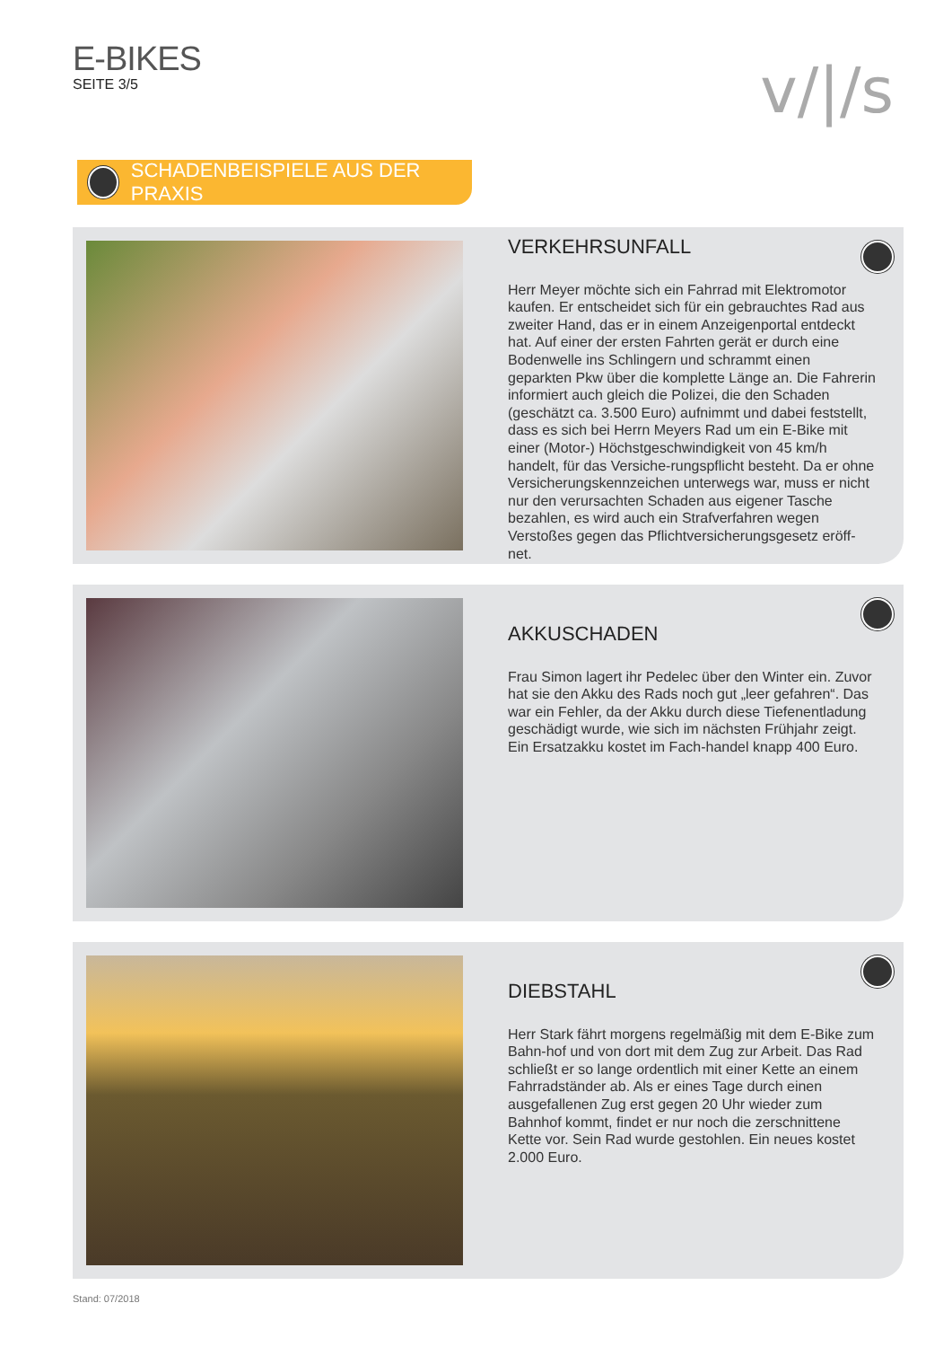E-BIKES
SEITE 3/5
v/|/s
SCHADENBEISPIELE AUS DER PRAXIS
VERKEHRSUNFALL
Herr Meyer möchte sich ein Fahrrad mit Elektromotor kaufen. Er entscheidet sich für ein gebrauchtes Rad aus zweiter Hand, das er in einem Anzeigenportal entdeckt hat. Auf einer der ersten Fahrten gerät er durch eine Bodenwelle ins Schlingern und schrammt einen geparkten Pkw über die komplette Länge an. Die Fahrerin informiert auch gleich die Polizei, die den Schaden (geschätzt ca. 3.500 Euro) aufnimmt und dabei feststellt, dass es sich bei Herrn Meyers Rad um ein E-Bike mit einer (Motor-) Höchstgeschwindigkeit von 45 km/h handelt, für das Versiche-rungspflicht besteht. Da er ohne Versicherungskennzeichen unterwegs war, muss er nicht nur den verursachten Schaden aus eigener Tasche bezahlen, es wird auch ein Strafverfahren wegen Verstoßes gegen das Pflichtversicherungsgesetz eröff-net.
AKKUSCHADEN
Frau Simon lagert ihr Pedelec über den Winter ein. Zuvor hat sie den Akku des Rads noch gut „leer gefahren“. Das war ein Fehler, da der Akku durch diese Tiefenentladung geschädigt wurde, wie sich im nächsten Frühjahr zeigt. Ein Ersatzakku kostet im Fach-handel knapp 400 Euro.
DIEBSTAHL
Herr Stark fährt morgens regelmäßig mit dem E-Bike zum Bahn-hof und von dort mit dem Zug zur Arbeit. Das Rad schließt er so lange ordentlich mit einer Kette an einem Fahrradständer ab. Als er eines Tage durch einen ausgefallenen Zug erst gegen 20 Uhr wieder zum Bahnhof kommt, findet er nur noch die zerschnittene Kette vor. Sein Rad wurde gestohlen. Ein neues kostet 2.000 Euro.
Stand: 07/2018